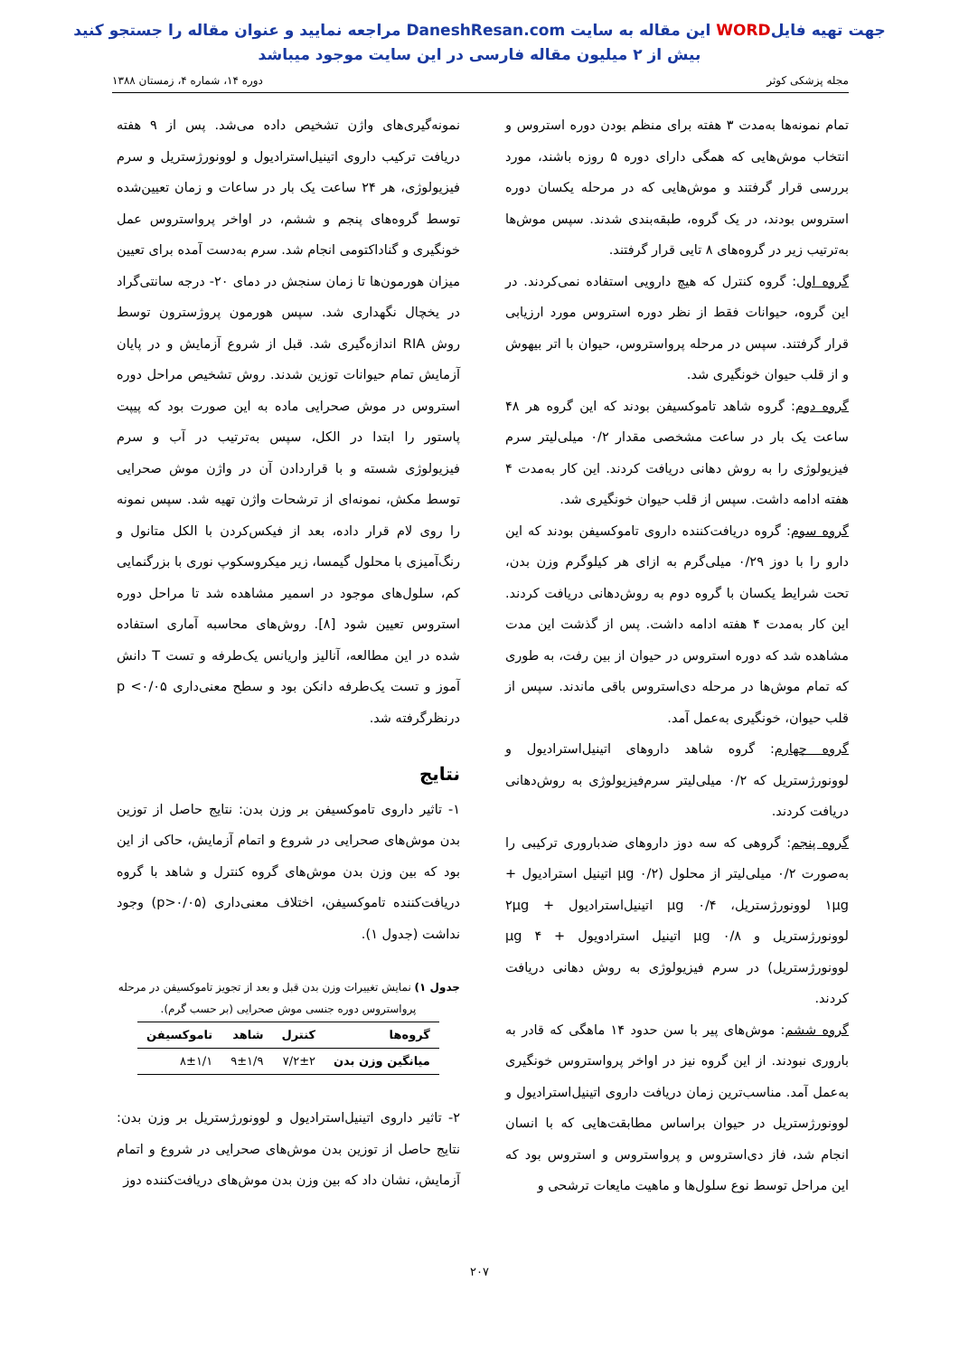جهت تهیه فایلWORD این مقاله به سایت DaneshResan.com مراجعه نمایید و عنوان مقاله را جستجو کنید
بیش از ۲ میلیون مقاله فارسی در این سایت موجود میباشد
مجله پزشکی کوثر دوره ۱۴، شماره ۴، زمستان ۱۳۸۸
تمام نمونه‌ها به‌مدت ۳ هفته برای منظم بودن دوره استروس و انتخاب موش‌هایی که همگی دارای دوره ۵ روزه باشند، مورد بررسی قرار گرفتند و موش‌هایی که در مرحله یکسان دوره استروس بودند، در یک گروه، طبقه‌بندی شدند. سپس موش‌ها به‌ترتیب زیر در گروه‌های ۸ تایی قرار گرفتند.
گروه اول: گروه کنترل که هیچ دارویی استفاده نمی‌کردند. در این گروه، حیوانات فقط از نظر دوره استروس مورد ارزیابی قرار گرفتند. سپس در مرحله پرواستروس، حیوان با اتر بیهوش و از قلب حیوان خونگیری شد.
گروه دوم: گروه شاهد تاموکسیفن بودند که این گروه هر ۴۸ ساعت یک بار در ساعت مشخصی مقدار ۰/۲ میلی‌لیتر سرم فیزیولوژی را به روش دهانی دریافت کردند. این کار به‌مدت ۴ هفته ادامه داشت. سپس از قلب حیوان خونگیری شد.
گروه سوم: گروه دریافت‌کننده داروی تاموکسیفن بودند که این دارو را با دوز ۰/۲۹ میلی‌گرم به ازای هر کیلوگرم وزن بدن، تحت شرایط یکسان با گروه دوم به روش‌دهانی دریافت کردند. این کار به‌مدت ۴ هفته ادامه داشت. پس از گذشت این مدت مشاهده شد که دوره استروس در حیوان از بین رفت، به طوری که تمام موش‌ها در مرحله دی‌استروس باقی ماندند. سپس از قلب حیوان، خونگیری به‌عمل آمد.
گروه چهارم: گروه شاهد داروهای اتینیل‌استرادیول و لوونورژستریل که ۰/۲ میلی‌لیتر سرم‌فیزیولوژی به روش‌دهانی دریافت کردند.
گروه پنجم: گروهی که سه دوز داروهای ضدباروری ترکیبی را به‌صورت ۰/۲ میلی‌لیتر از محلول (۰/۲ μg اتینیل استرادیول + ۱μg لوونورژستریل، ۰/۴ μg اتینیل‌استرادیول + ۲μg لوونورژستریل و ۰/۸ μg اتینیل استرادویول + ۴ μg لوونورژستریل) در سرم فیزیولوژی به روش دهانی دریافت کردند.
گروه ششم: موش‌های پیر با سن حدود ۱۴ ماهگی که قادر به باروری نبودند. از این گروه نیز در اواخر پرواستروس خونگیری به‌عمل آمد. مناسب‌ترین زمان دریافت داروی اتینیل‌استرادیول و لوونورژستریل در حیوان براساس مطابقت‌هایی که با انسان انجام شد، فاز دی‌استروس و پرواستروس و استروس بود که این مراحل توسط نوع سلول‌ها و ماهیت مایعات ترشحی و
نمونه‌گیری‌های واژن تشخیص داده می‌شد. پس از ۹ هفته دریافت ترکیب داروی اتینیل‌استرادیول و لوونورژستریل و سرم فیزیولوژی، هر ۲۴ ساعت یک بار در ساعات و زمان تعیین‌شده توسط گروه‌های پنجم و ششم، در اواخر پرواستروس عمل خونگیری و گناداکتومی انجام شد. سرم به‌دست آمده برای تعیین میزان هورمون‌ها تا زمان سنجش در دمای ۲۰- درجه سانتی‌گراد در یخچال نگهداری شد. سپس هورمون پروژسترون توسط روش RIA اندازه‌گیری شد. قبل از شروع آزمایش و در پایان آزمایش تمام حیوانات توزین شدند. روش تشخیص مراحل دوره استروس در موش صحرایی ماده به این صورت بود که پیپت پاستور را ابتدا در الکل، سپس به‌ترتیب در آب و سرم فیزیولوژی شسته و با قراردادن آن در واژن موش صحرایی توسط مکش، نمونه‌ای از ترشحات واژن تهیه شد. سپس نمونه را روی لام قرار داده، بعد از فیکس‌کردن با الکل متانول و رنگ‌آمیزی با محلول گیمسا، زیر میکروسکوپ نوری با بزرگنمایی کم، سلول‌های موجود در اسمیر مشاهده شد تا مراحل دوره استروس تعیین شود [۸]. روش‌های محاسبه آماری استفاده شده در این مطالعه، آنالیز واریانس یک‌طرفه و تست T دانش آموز و تست یک‌طرفه دانکن بود و سطح معنی‌داری p <۰/۰۵ درنظرگرفته شد.
نتایج
۱- تاثیر داروی تاموکسیفن بر وزن بدن: نتایج حاصل از توزین بدن موش‌های صحرایی در شروع و اتمام آزمایش، حاکی از این بود که بین وزن بدن موش‌های گروه کنترل و شاهد با گروه دریافت‌کننده تاموکسیفن، اختلاف معنی‌داری (p>۰/۰۵) وجود نداشت (جدول ۱).
جدول ۱) نمایش تغییرات وزن بدن قبل و بعد از تجویز تاموکسیفن در مرحله
پرواستروس دوره جنسی موش صحرایی (بر حسب گرم).
| گروه‌ها | کنترل | شاهد | تاموکسیفن |
| --- | --- | --- | --- |
| میانگین وزن بدن | ۷/۲±۲ | ۹±۱/۹ | ۸±۱/۱ |
۲- تاثیر داروی اتینیل‌استرادیول و لوونورژستریل بر وزن بدن: نتایج حاصل از توزین بدن موش‌های صحرایی در شروع و اتمام آزمایش، نشان داد که بین وزن بدن موش‌های دریافت‌کننده دوز
۲۰۷